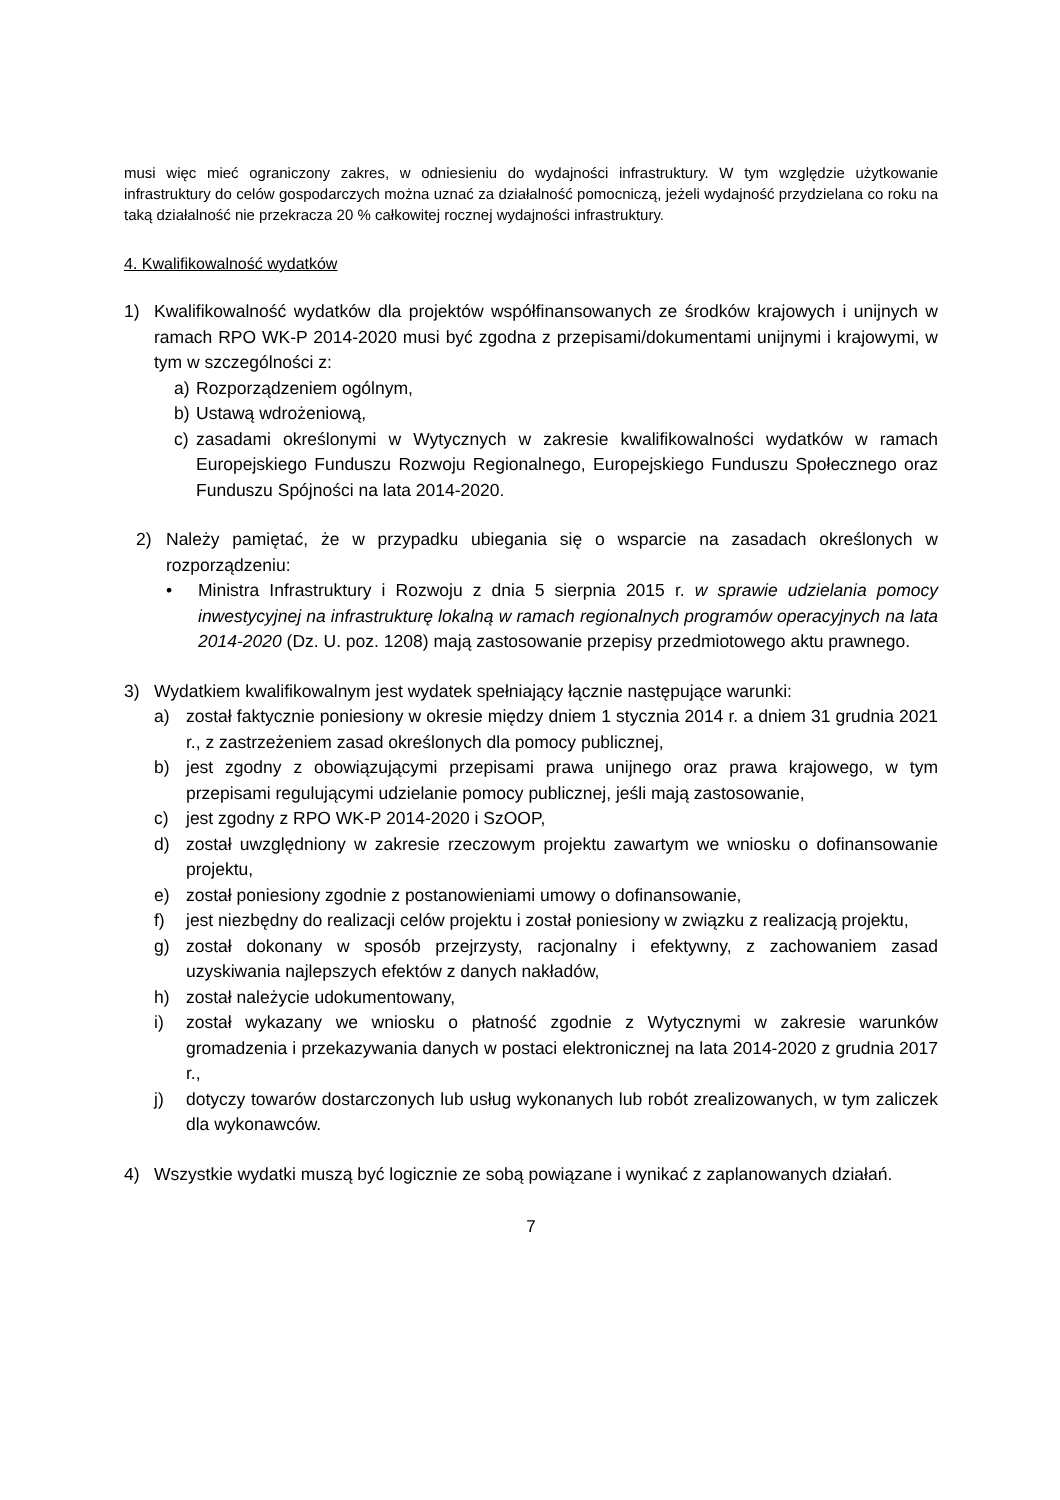musi więc mieć ograniczony zakres, w odniesieniu do wydajności infrastruktury. W tym względzie użytkowanie infrastruktury do celów gospodarczych można uznać za działalność pomocniczą, jeżeli wydajność przydzielana co roku na taką działalność nie przekracza 20 % całkowitej rocznej wydajności infrastruktury.
4. Kwalifikowalność wydatków
1) Kwalifikowalność wydatków dla projektów współfinansowanych ze środków krajowych i unijnych w ramach RPO WK-P 2014-2020 musi być zgodna z przepisami/dokumentami unijnymi i krajowymi, w tym w szczególności z:
a) Rozporządzeniem ogólnym,
b) Ustawą wdrożeniową,
c) zasadami określonymi w Wytycznych w zakresie kwalifikowalności wydatków w ramach Europejskiego Funduszu Rozwoju Regionalnego, Europejskiego Funduszu Społecznego oraz Funduszu Spójności na lata 2014-2020.
2) Należy pamiętać, że w przypadku ubiegania się o wsparcie na zasadach określonych w rozporządzeniu:
• Ministra Infrastruktury i Rozwoju z dnia 5 sierpnia 2015 r. w sprawie udzielania pomocy inwestycyjnej na infrastrukturę lokalną w ramach regionalnych programów operacyjnych na lata 2014-2020 (Dz. U. poz. 1208) mają zastosowanie przepisy przedmiotowego aktu prawnego.
3) Wydatkiem kwalifikowalnym jest wydatek spełniający łącznie następujące warunki:
a) został faktycznie poniesiony w okresie między dniem 1 stycznia 2014 r. a dniem 31 grudnia 2021 r., z zastrzeżeniem zasad określonych dla pomocy publicznej,
b) jest zgodny z obowiązującymi przepisami prawa unijnego oraz prawa krajowego, w tym przepisami regulującymi udzielanie pomocy publicznej, jeśli mają zastosowanie,
c) jest zgodny z RPO WK-P 2014-2020 i SzOOP,
d) został uwzględniony w zakresie rzeczowym projektu zawartym we wniosku o dofinansowanie projektu,
e) został poniesiony zgodnie z postanowieniami umowy o dofinansowanie,
f) jest niezbędny do realizacji celów projektu i został poniesiony w związku z realizacją projektu,
g) został dokonany w sposób przejrzysty, racjonalny i efektywny, z zachowaniem zasad uzyskiwania najlepszych efektów z danych nakładów,
h) został należycie udokumentowany,
i) został wykazany we wniosku o płatność zgodnie z Wytycznymi w zakresie warunków gromadzenia i przekazywania danych w postaci elektronicznej na lata 2014-2020 z grudnia 2017 r.,
j) dotyczy towarów dostarczonych lub usług wykonanych lub robót zrealizowanych, w tym zaliczek dla wykonawców.
4) Wszystkie wydatki muszą być logicznie ze sobą powiązane i wynikać z zaplanowanych działań.
7